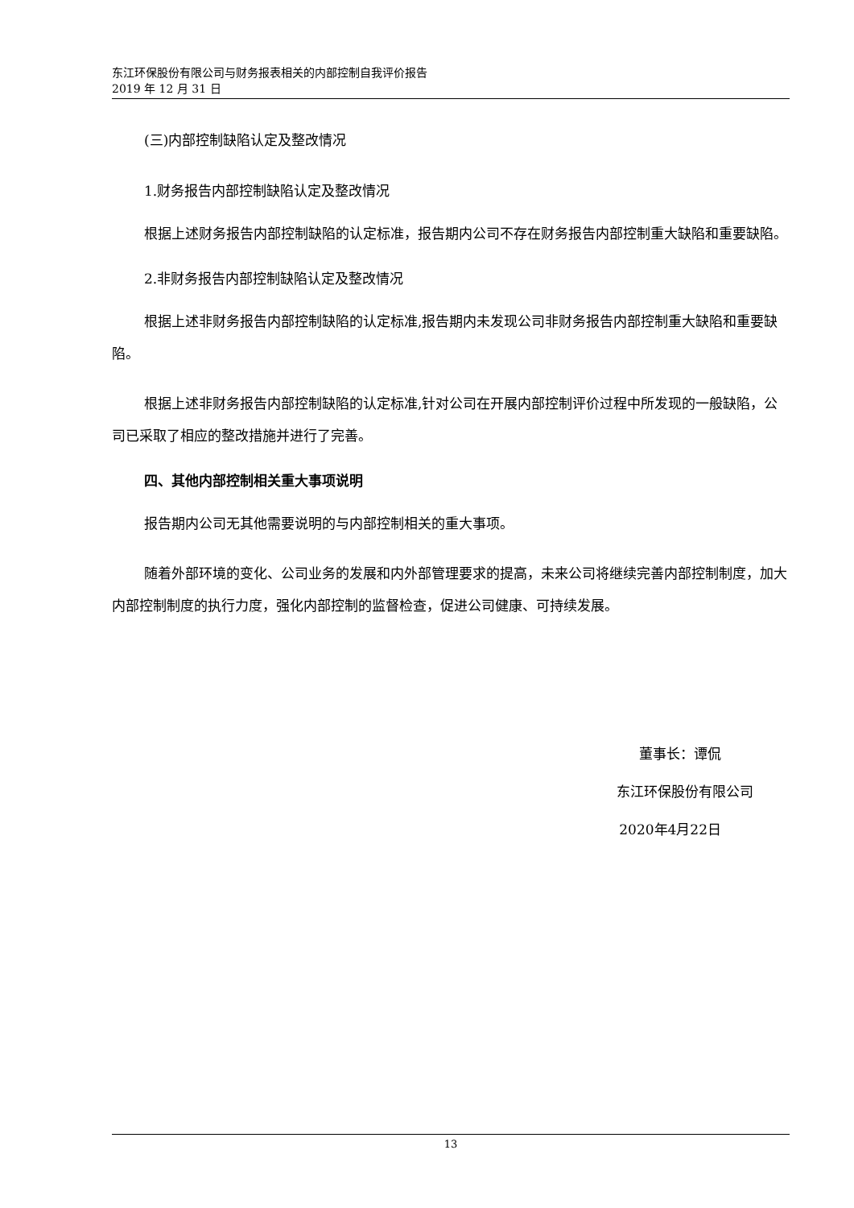东江环保股份有限公司与财务报表相关的内部控制自我评价报告
2019 年 12 月 31 日
(三)内部控制缺陷认定及整改情况
1.财务报告内部控制缺陷认定及整改情况
根据上述财务报告内部控制缺陷的认定标准，报告期内公司不存在财务报告内部控制重大缺陷和重要缺陷。
2.非财务报告内部控制缺陷认定及整改情况
根据上述非财务报告内部控制缺陷的认定标准,报告期内未发现公司非财务报告内部控制重大缺陷和重要缺陷。
根据上述非财务报告内部控制缺陷的认定标准,针对公司在开展内部控制评价过程中所发现的一般缺陷，公司已采取了相应的整改措施并进行了完善。
四、其他内部控制相关重大事项说明
报告期内公司无其他需要说明的与内部控制相关的重大事项。
随着外部环境的变化、公司业务的发展和内外部管理要求的提高，未来公司将继续完善内部控制制度，加大内部控制制度的执行力度，强化内部控制的监督检查，促进公司健康、可持续发展。
董事长：谭侃
东江环保股份有限公司
2020年4月22日
13